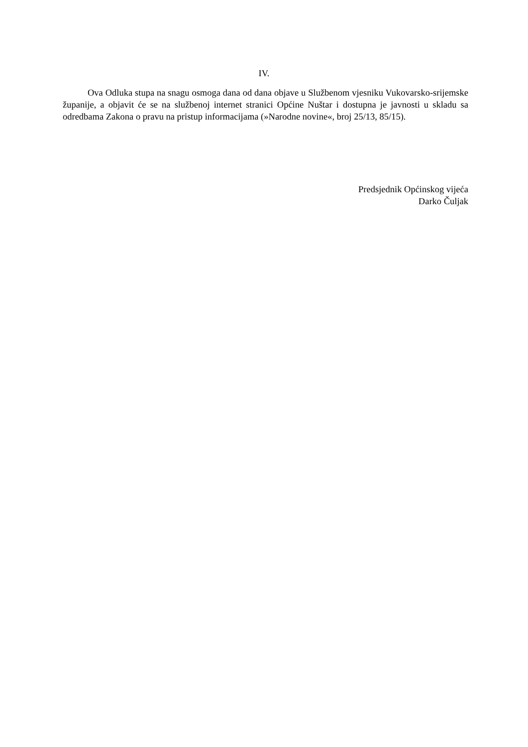IV.
Ova Odluka stupa na snagu osmoga dana od dana objave u Službenom vjesniku Vukovarsko-srijemske županije, a objavit će se na službenoj internet stranici Općine Nuštar i dostupna je javnosti u skladu sa odredbama Zakona o pravu na pristup informacijama (»Narodne novine«, broj 25/13, 85/15).
Predsjednik Općinskog vijeća
Darko Čuljak